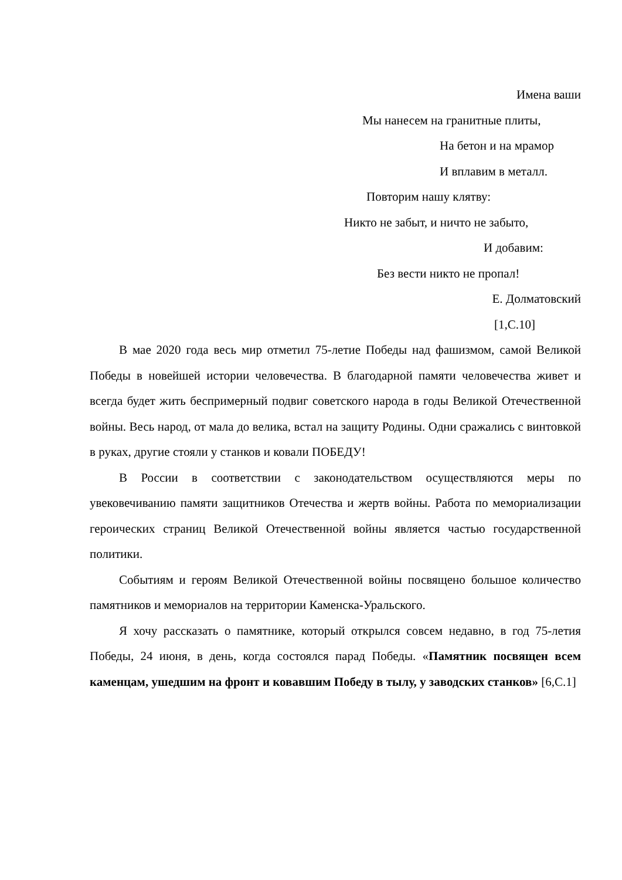Имена ваши
Мы нанесем на гранитные плиты,
На бетон и на мрамор
И вплавим в металл.
Повторим нашу клятву:
Никто не забыт, и ничто не забыто,
И добавим:
Без вести никто не пропал!
Е. Долматовский
[1,С.10]
В мае 2020 года весь мир отметил 75-летие Победы над фашизмом, самой Великой Победы в новейшей истории человечества. В благодарной памяти человечества живет и всегда будет жить беспримерный подвиг советского народа в годы Великой Отечественной войны. Весь народ, от мала до велика, встал на защиту Родины. Одни сражались с винтовкой в руках, другие стояли у станков и ковали ПОБЕДУ!
В России в соответствии с законодательством осуществляются меры по увековечиванию памяти защитников Отечества и жертв войны. Работа по мемориализации героических страниц Великой Отечественной войны является частью государственной политики.
Событиям и героям Великой Отечественной войны посвящено большое количество памятников и мемориалов на территории Каменска-Уральского.
Я хочу рассказать о памятнике, который открылся совсем недавно, в год 75-летия Победы, 24 июня, в день, когда состоялся парад Победы. «Памятник посвящен всем каменцам, ушедшим на фронт и ковавшим Победу в тылу, у заводских станков» [6,С.1]